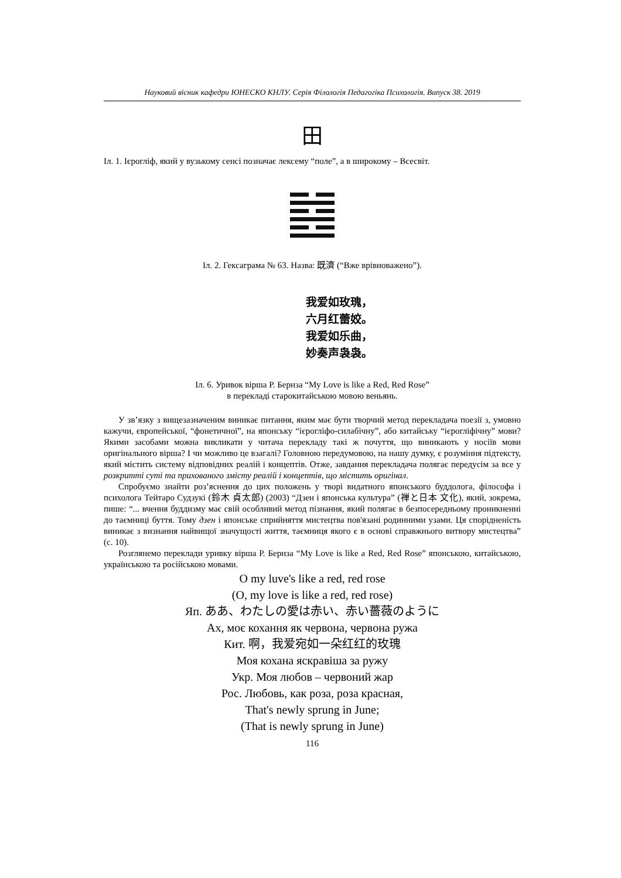Науковий вісник кафедри ЮНЕСКО КНЛУ. Серія Філологія Педагогіка Психологія. Випуск 38. 2019
田
Іл. 1. Ієрогліф, який у вузькому сенсі позначає лексему “поле”, а в широкому – Всесвіт.
Іл. 2. Гексаграма № 63. Назва: 既濟 (“Вже врівноважено”).
我爱如玫瑰，
六月红蕾姣。
我爱如乐曲，
妙奏声袅袅。
Іл. 6. Уривок вірша Р. Бернза “My Love is like a Red, Red Rose”
в перекладі старокитайською мовою веньянь.
У зв’язку з вищезазначеним виникає питання, яким має бути творчий метод перекладача поезії з, умовно кажучи, європейської, “фонетичної”, на японську “ієрогліфо-силабічну”, або китайську “ієрогліфічну” мови? Якими засобами можна викликати у читача перекладу такі ж почуття, що виникають у носіїв мови оригінального вірша? І чи можливо це взагалі? Головною передумовою, на нашу думку, є розуміння підтексту, який містить систему відповідних реалій і концептів. Отже, завдання перекладача полягає передусім за все у розкритті суті та прихованого змісту реалій і концептів, що містить оригінал.
Спробуємо знайти роз’яснення до цих положень у творі видатного японського буддолога, філософа і психолога Тейтаро Судзукі (鈴木 貞太郎) (2003) “Дзен і японська культура” (禅と日本 文化), який, зокрема, пише: “... вчення буддизму має свій особливий метод пізнання, який полягає в безпосередньому проникненні до таємниці буття. Тому дзен і японське сприйняття мистецтва пов'язані родинними узами. Ця спорідненість виникає з визнання найвищої значущості життя, таємниця якого є в основі справжнього витвору мистецтва” (с. 10).
Розглянемо переклади уривку вірша Р. Бернза “My Love is like a Red, Red Rose” японською, китайською, українською та російською мовами.
O my luve's like a red, red rose
(O, my love is like a red, red rose)
Яп. ああ、わたしの愛は赤い、赤い薔薇のように
Ах, моє кохання як червона, червона ружа
Кит. 啊，我爱宛如一朵红红的玫瑰
Моя кохана яскравіша за ружу
Укр. Моя любов – червоний жар
Рос. Любовь, как роза, роза красная,
That's newly sprung in June;
(That is newly sprung in June)
116